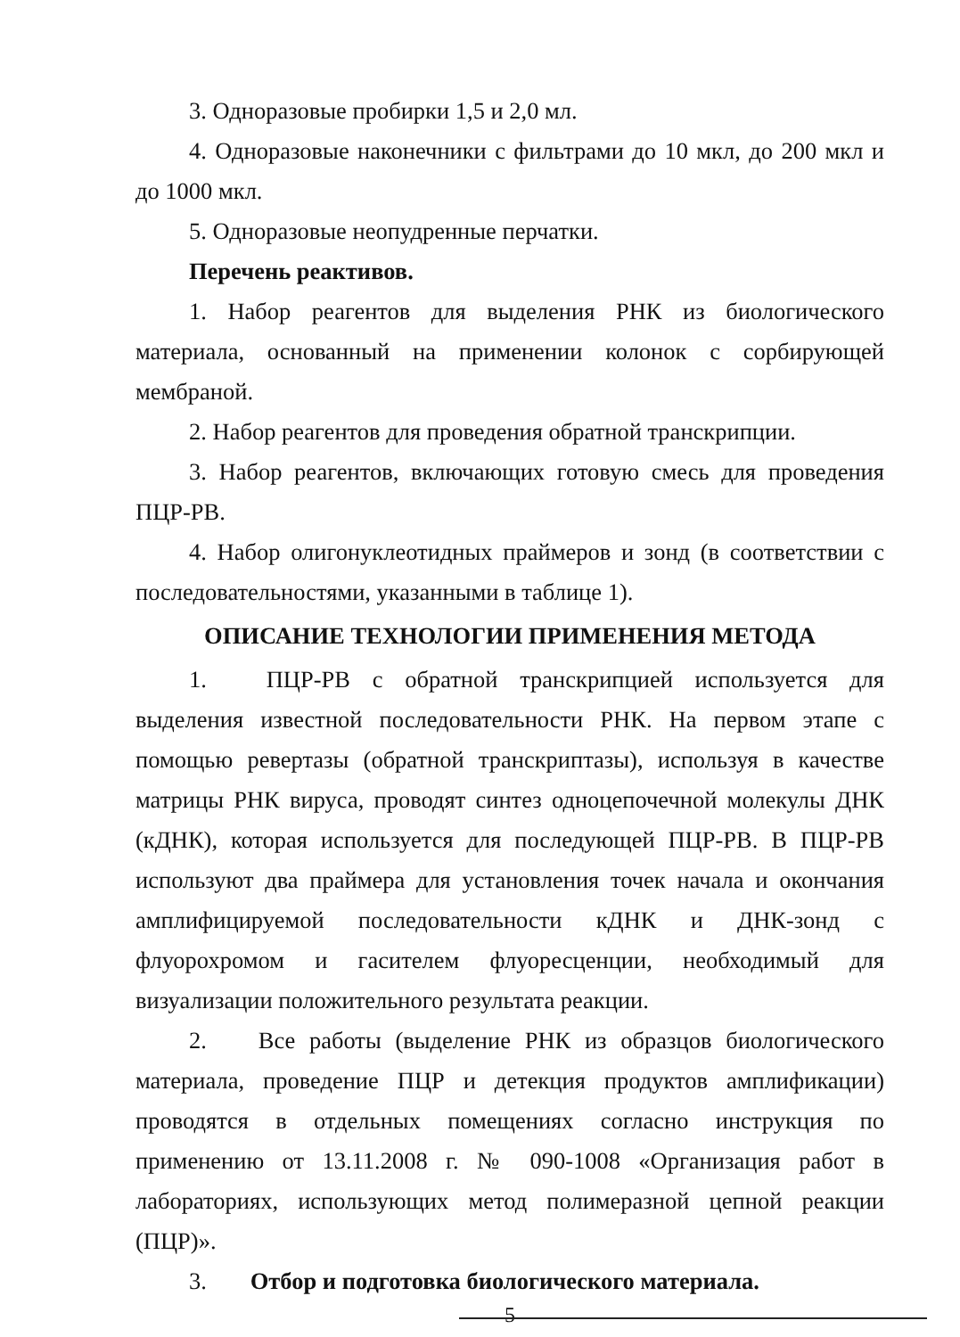3. Одноразовые пробирки 1,5 и 2,0 мл.
4. Одноразовые наконечники с фильтрами до 10 мкл, до 200 мкл и до 1000 мкл.
5. Одноразовые неопудренные перчатки.
Перечень реактивов.
1. Набор реагентов для выделения РНК из биологического материала, основанный на применении колонок с сорбирующей мембраной.
2. Набор реагентов для проведения обратной транскрипции.
3. Набор реагентов, включающих готовую смесь для проведения ПЦР-РВ.
4. Набор олигонуклеотидных праймеров и зонд (в соответствии с последовательностями, указанными в таблице 1).
ОПИСАНИЕ ТЕХНОЛОГИИ ПРИМЕНЕНИЯ МЕТОДА
1. ПЦР-РВ с обратной транскрипцией используется для выделения известной последовательности РНК. На первом этапе с помощью ревертазы (обратной транскриптазы), используя в качестве матрицы РНК вируса, проводят синтез одноцепочечной молекулы ДНК (кДНК), которая используется для последующей ПЦР-РВ. В ПЦР-РВ используют два праймера для установления точек начала и окончания амплифицируемой последовательности кДНК и ДНК-зонд с флуорохромом и гасителем флуоресценции, необходимый для визуализации положительного результата реакции.
2. Все работы (выделение РНК из образцов биологического материала, проведение ПЦР и детекция продуктов амплификации) проводятся в отдельных помещениях согласно инструкция по применению от 13.11.2008 г. № 090-1008 «Организация работ в лабораториях, использующих метод полимеразной цепной реакции (ПЦР)».
3. Отбор и подготовка биологического материала.
5